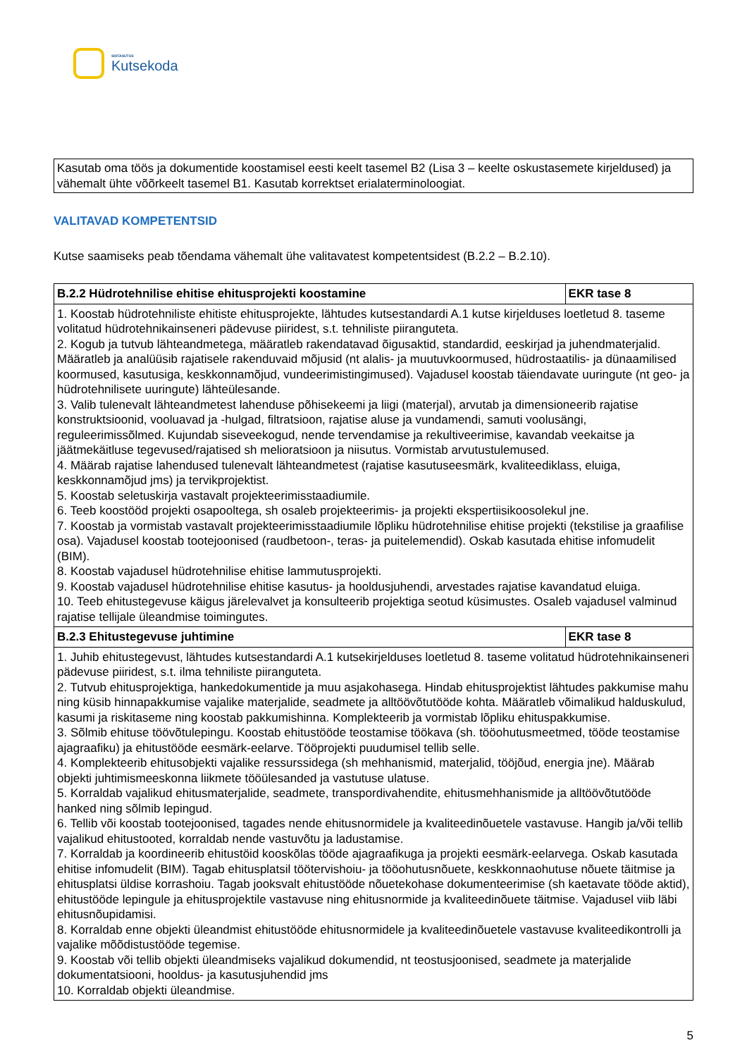SIHTASUTUS
Kutsekoda
Kasutab oma töös ja dokumentide koostamisel eesti keelt tasemel B2 (Lisa 3 – keelte oskustasemete kirjeldused) ja vähemalt ühte võõrkeelt tasemel B1. Kasutab korrektset erialaterminoloogiat.
VALITAVAD KOMPETENTSID
Kutse saamiseks peab tõendama vähemalt ühe valitavatest kompetentsidest (B.2.2 – B.2.10).
| B.2.2 Hüdrotehnilise ehitise ehitusprojekti koostamine | EKR tase 8 |
| --- | --- |
| 1. Koostab hüdrotehniliste ehitiste ehitusprojekte, lähtudes kutsestandardi A.1 kutse kirjelduses loetletud 8. taseme volitatud hüdrotehnikainseneri pädevuse piiridest, s.t. tehniliste piiranguteta. 2. Kogub ja tutvub lähteandmetega, määratleb rakendatavad õigusaktid, standardid, eeskirjad ja juhendmaterjalid. Määratleb ja analüüsib rajatisele rakenduvaid mõjusid (nt alalis- ja muutuvkoormused, hüdrostaatilis- ja dünaamilised koormused, kasutusiga, keskkonnamõjud, vundeerimistingimused). Vajadusel koostab täiendavate uuringute (nt geo- ja hüdrotehnilisete uuringute) lähteülesande. 3. Valib tulenevalt lähteandmetest lahenduse põhisekeemi ja liigi (materjal), arvutab ja dimensioneerib rajatise konstruktsioonid, vooluavad ja -hulgad, filtratsioon, rajatise aluse ja vundamendi, samuti voolusängi, reguleerimissõlmed. Kujundab siseveekogud, nende tervendamise ja rekultiveerimise, kavandab veekaitse ja jäätmekäitluse tegevused/rajatised sh melioratsioon ja niisutus. Vormistab arvutustulemused. 4. Määrab rajatise lahendused tulenevalt lähteandmetest (rajatise kasutuseesmärk, kvaliteediklass, eluiga, keskkonnamõjud jms) ja tervikprojektist. 5. Koostab seletuskirja vastavalt projekteerimisstaadiumile. 6. Teeb koostööd projekti osapooltega, sh osaleb projekteerimis- ja projekti ekspertiisikoosolekul jne. 7. Koostab ja vormistab vastavalt projekteerimisstaadiumile lõpliku hüdrotehnilise ehitise projekti (tekstilise ja graafilise osa). Vajadusel koostab tootejoonised (raudbetoon-, teras- ja puitelemendid). Oskab kasutada ehitise infomudelit (BIM). 8. Koostab vajadusel hüdrotehnilise ehitise lammutusprojekti. 9. Koostab vajadusel hüdrotehnilise ehitise kasutus- ja hooldusjuhendi, arvestades rajatise kavandatud eluiga. 10. Teeb ehitustegevuse käigus järelevalvet ja konsulteerib projektiga seotud küsimustes. Osaleb vajadusel valminud rajatise tellijale üleandmise toimingutes. | |
| B.2.3 Ehitustegevuse juhtimine | EKR tase 8 |
| 1. Juhib ehitustegevust, lähtudes kutsestandardi A.1 kutsekirjelduses loetletud 8. taseme volitatud hüdrotehnikainseneri pädevuse piiridest, s.t. ilma tehniliste piiranguteta. 2. Tutvub ehitusprojektiga, hankedokumentide ja muu asjakohasega. Hindab ehitusprojektist lähtudes pakkumise mahu ning küsib hinnapakkumise vajalike materjalide, seadmete ja alltöövõtutööde kohta. Määratleb võimalikud halduskulud, kasumi ja riskitaseme ning koostab pakkumishinna. Komplekteerib ja vormistab lõpliku ehituspakkumise. 3. Sõlmib ehituse töövõtulepingu. Koostab ehitustööde teostamise töökava (sh. tööohutusmeetmed, tööde teostamise ajagraafiku) ja ehitustööde eesmärk-eelarve. Tööprojekti puudumisel tellib selle. 4. Komplekteerib ehitusobjekti vajalike ressurssidega (sh mehhanismid, materjalid, tööjõud, energia jne). Määrab objekti juhtimismeeskonna liikmete tööülesanded ja vastutuse ulatuse. 5. Korraldab vajalikud ehitusmaterjalide, seadmete, transpordivahendite, ehitusmehhanismide ja alltöövõtutööde hanked ning sõlmib lepingud. 6. Tellib või koostab tootejoonised, tagades nende ehitusnormidele ja kvaliteedinõuetele vastavuse. Hangib ja/või tellib vajalikud ehitustooted, korraldab nende vastuvõtu ja ladustamise. 7. Korraldab ja koordineerib ehitustöid kooskõlas tööde ajagraafikuga ja projekti eesmärk-eelarvega. Oskab kasutada ehitise infomudelit (BIM). Tagab ehitusplatsil töötervishoiu- ja tööohutusnõuete, keskkonnaohutuse nõuete täitmise ja ehitusplatsi üldise korrashoiu. Tagab jooksvalt ehitustööde nõuetekohase dokumenteerimise (sh kaetavate tööde aktid), ehitustööde lepingule ja ehitusprojektile vastavuse ning ehitusnormide ja kvaliteedinõuete täitmise. Vajadusel viib läbi ehitusnõupidamisi. 8. Korraldab enne objekti üleandmist ehitustööde ehitusnormidele ja kvaliteedinõuetele vastavuse kvaliteedikontrolli ja vajalike mõõdistustööde tegemise. 9. Koostab või tellib objekti üleandmiseks vajalikud dokumendid, nt teostusjoonised, seadmete ja materjalide dokumentatsiooni, hooldus- ja kasutusjuhendid jms 10. Korraldab objekti üleandmise. | |
5